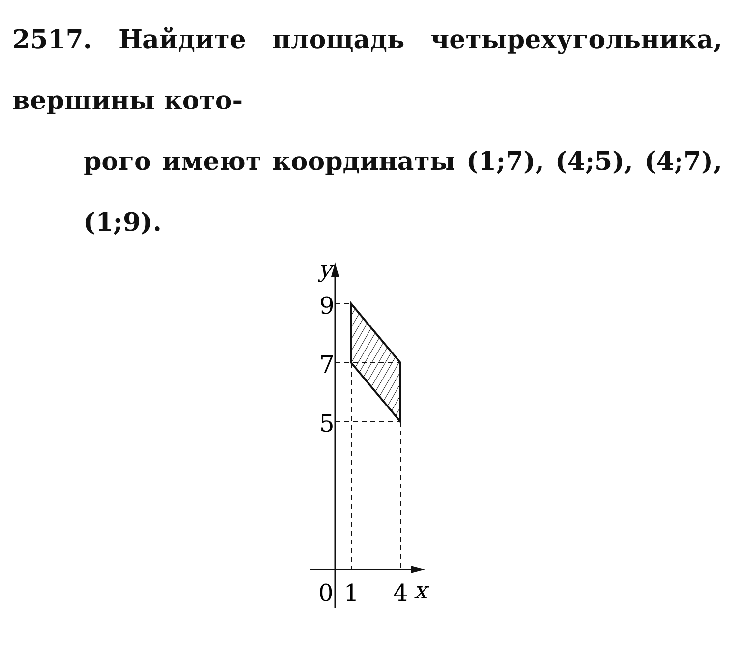2517. Найдите площадь четырехугольника, вершины кото-
рого имеют координаты (1;7), (4;5), (4;7), (1;9).
y
9
7
5
0
1
4
x